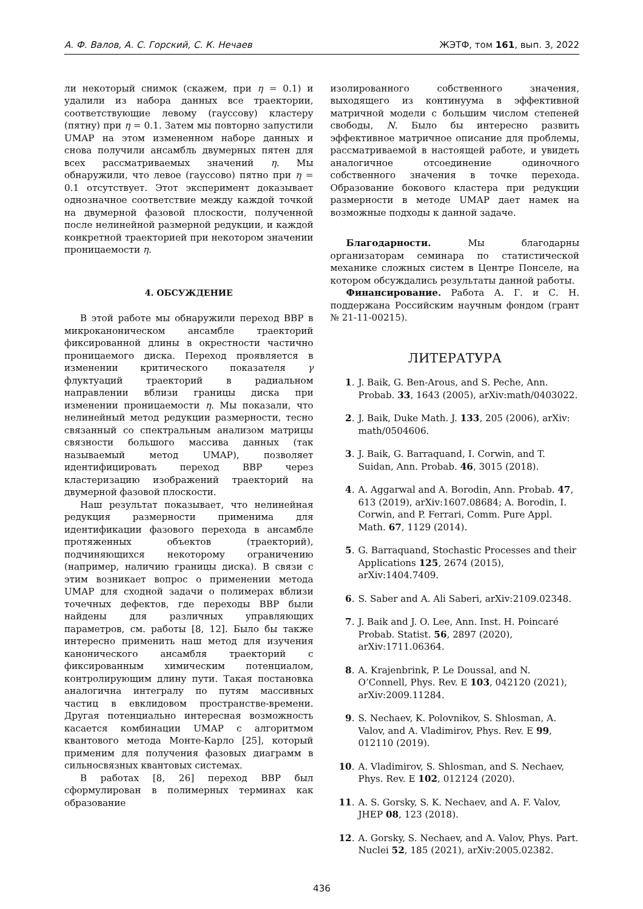А. Ф. Валов, А. С. Горский, С. К. Нечаев ЖЭТФ, том 161, вып. 3, 2022
ли некоторый снимок (скажем, при η = 0.1) и удалили из набора данных все траектории, соответствующие левому (гауссову) кластеру (пятну) при η = 0.1. Затем мы повторно запустили UMAP на этом измененном наборе данных и снова получили ансамбль двумерных пятен для всех рассматриваемых значений η. Мы обнаружили, что левое (гауссово) пятно при η = 0.1 отсутствует. Этот эксперимент доказывает однозначное соответствие между каждой точкой на двумерной фазовой плоскости, полученной после нелинейной размерной редукции, и каждой конкретной траекторией при некотором значении проницаемости η.
4. ОБСУЖДЕНИЕ
В этой работе мы обнаружили переход BBP в микроканоническом ансамбле траекторий фиксированной длины в окрестности частично проницаемого диска. Переход проявляется в изменении критического показателя γ флуктуаций траекторий в радиальном направлении вблизи границы диска при изменении проницаемости η. Мы показали, что нелинейный метод редукции размерности, тесно связанный со спектральным анализом матрицы связности большого массива данных (так называемый метод UMAP), позволяет идентифицировать переход BBP через кластеризацию изображений траекторий на двумерной фазовой плоскости.
Наш результат показывает, что нелинейная редукция размерности применима для идентификации фазового перехода в ансамбле протяженных объектов (траекторий), подчиняющихся некоторому ограничению (например, наличию границы диска). В связи с этим возникает вопрос о применении метода UMAP для сходной задачи о полимерах вблизи точечных дефектов, где переходы BBP были найдены для различных управляющих параметров, см. работы [8, 12]. Было бы также интересно применить наш метод для изучения канонического ансамбля траекторий с фиксированным химическим потенциалом, контролирующим длину пути. Такая постановка аналогична интегралу по путям массивных частиц в евклидовом пространстве-времени. Другая потенциально интересная возможность касается комбинации UMAP с алгоритмом квантового метода Монте-Карло [25], который применим для получения фазовых диаграмм в сильносвязных квантовых системах.
В работах [8, 26] переход BBP был сформулирован в полимерных терминах как образование
изолированного собственного значения, выходящего из континуума в эффективной матричной модели с большим числом степеней свободы, N. Было бы интересно развить эффективное матричное описание для проблемы, рассматриваемой в настоящей работе, и увидеть аналогичное отсоединение одиночного собственного значения в точке перехода. Образование бокового кластера при редукции размерности в методе UMAP дает намек на возможные подходы к данной задаче.
Благодарности. Мы благодарны организаторам семинара по статистической механике сложных систем в Центре Понселе, на котором обсуждались результаты данной работы.
Финансирование. Работа А. Г. и С. Н. поддержана Российским научным фондом (грант № 21-11-00215).
ЛИТЕРАТУРА
1. J. Baik, G. Ben-Arous, and S. Peche, Ann. Probab. 33, 1643 (2005), arXiv:math/0403022.
2. J. Baik, Duke Math. J. 133, 205 (2006), arXiv: math/0504606.
3. J. Baik, G. Barraquand, I. Corwin, and T. Suidan, Ann. Probab. 46, 3015 (2018).
4. A. Aggarwal and A. Borodin, Ann. Probab. 47, 613 (2019), arXiv:1607.08684; A. Borodin, I. Corwin, and P. Ferrari, Comm. Pure Appl. Math. 67, 1129 (2014).
5. G. Barraquand, Stochastic Processes and their Applications 125, 2674 (2015), arXiv:1404.7409.
6. S. Saber and A. Ali Saberi, arXiv:2109.02348.
7. J. Baik and J. O. Lee, Ann. Inst. H. Poincaré Probab. Statist. 56, 2897 (2020), arXiv:1711.06364.
8. A. Krajenbrink, P. Le Doussal, and N. O’Connell, Phys. Rev. E 103, 042120 (2021), arXiv:2009.11284.
9. S. Nechaev, K. Polovnikov, S. Shlosman, A. Valov, and A. Vladimirov, Phys. Rev. E 99, 012110 (2019).
10. A. Vladimirov, S. Shlosman, and S. Nechaev, Phys. Rev. E 102, 012124 (2020).
11. A. S. Gorsky, S. K. Nechaev, and A. F. Valov, JHEP 08, 123 (2018).
12. A. Gorsky, S. Nechaev, and A. Valov, Phys. Part. Nuclei 52, 185 (2021), arXiv:2005.02382.
436